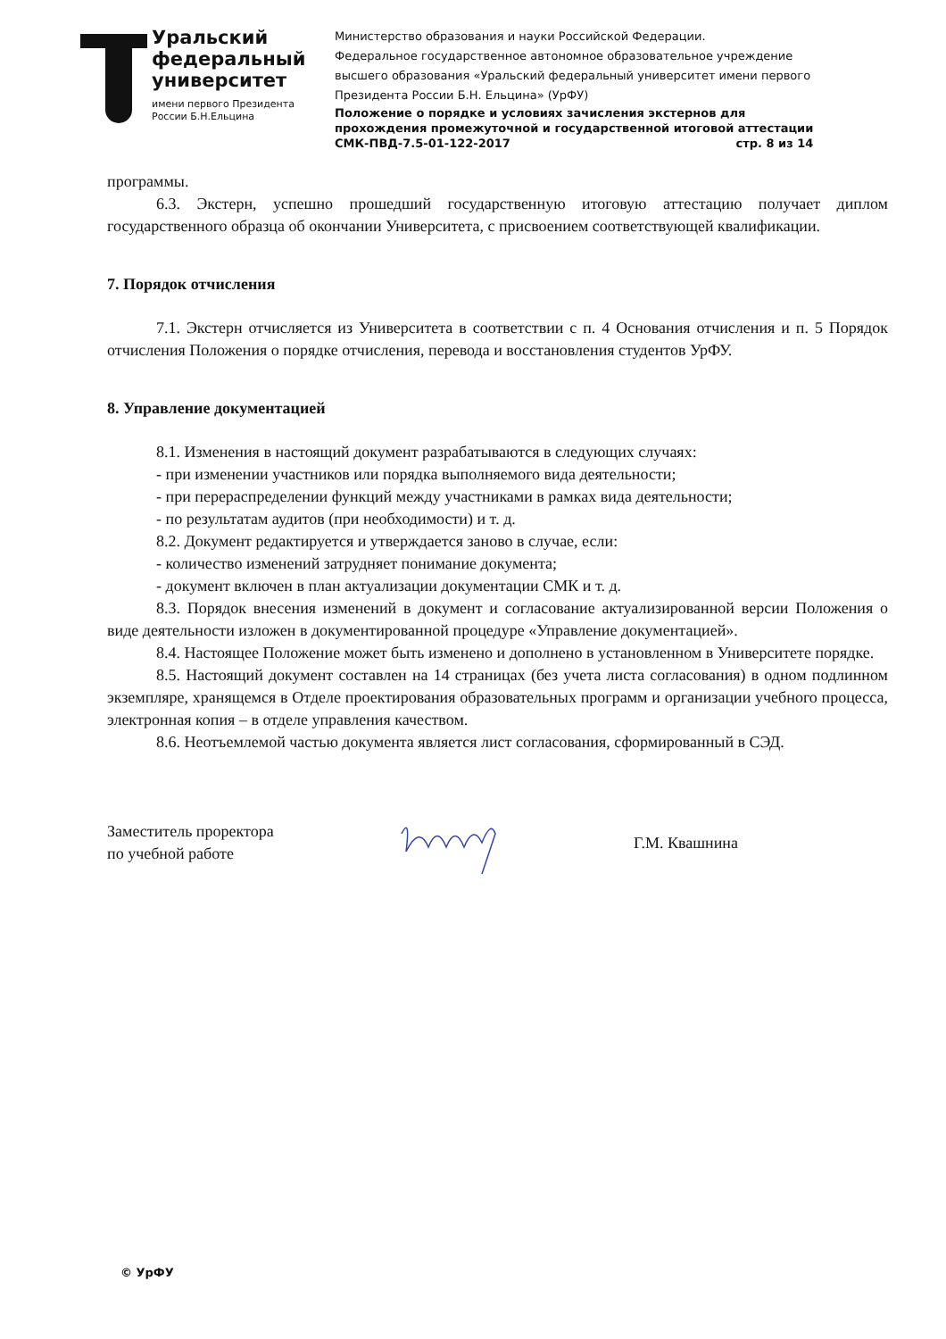Уральский
федеральный
университет
имени первого Президента
России Б.Н.Ельцина
Министерство образования и науки Российской Федерации.
Федеральное государственное автономное образовательное учреждение
высшего образования «Уральский федеральный университет имени первого
Президента России Б.Н. Ельцина» (УрФУ)
Положение о порядке и условиях зачисления экстернов для
прохождения промежуточной и государственной итоговой аттестации
СМК-ПВД-7.5-01-122-2017 стр. 8 из 14
программы.
6.3. Экстерн, успешно прошедший государственную итоговую аттестацию получает диплом государственного образца об окончании Университета, с присвоением соответствующей квалификации.
7. Порядок отчисления
7.1. Экстерн отчисляется из Университета в соответствии с п. 4 Основания отчисления и п. 5 Порядок отчисления Положения о порядке отчисления, перевода и восстановления студентов УрФУ.
8. Управление документацией
8.1. Изменения в настоящий документ разрабатываются в следующих случаях:
- при изменении участников или порядка выполняемого вида деятельности;
- при перераспределении функций между участниками в рамках вида деятельности;
- по результатам аудитов (при необходимости) и т. д.
8.2. Документ редактируется и утверждается заново в случае, если:
- количество изменений затрудняет понимание документа;
- документ включен в план актуализации документации СМК и т. д.
8.3. Порядок внесения изменений в документ и согласование актуализированной версии Положения о виде деятельности изложен в документированной процедуре «Управление документацией».
8.4. Настоящее Положение может быть изменено и дополнено в установленном в Университете порядке.
8.5. Настоящий документ составлен на 14 страницах (без учета листа согласования) в одном подлинном экземпляре, хранящемся в Отделе проектирования образовательных программ и организации учебного процесса, электронная копия – в отделе управления качеством.
8.6. Неотъемлемой частью документа является лист согласования, сформированный в СЭД.
Заместитель проректора
по учебной работе
Г.М. Квашнина
© УрФУ